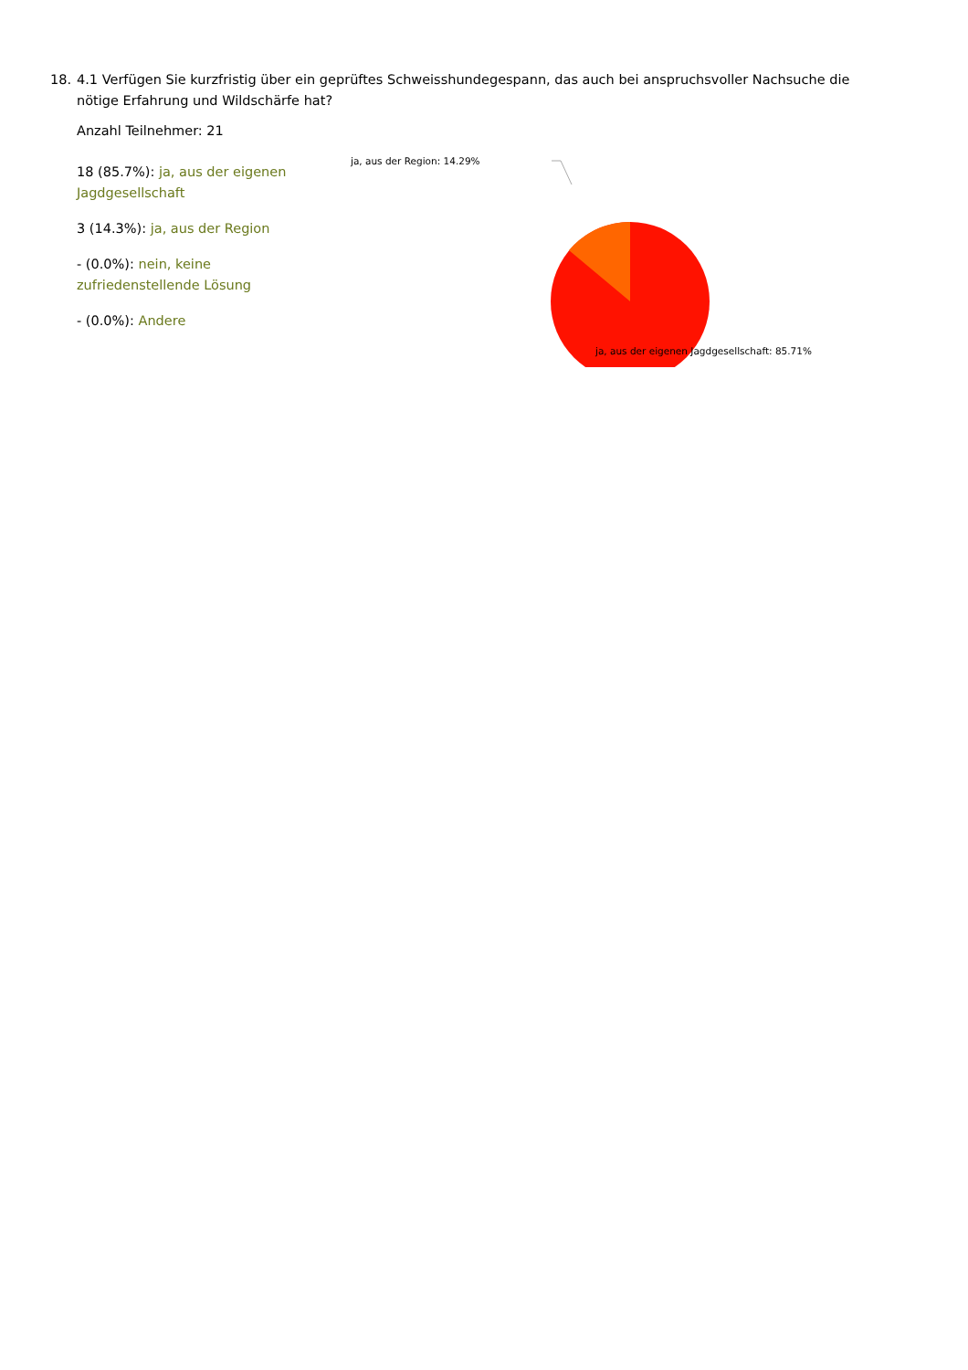18. 4.1 Verfügen Sie kurzfristig über ein geprüftes Schweisshundegespann, das auch bei anspruchsvoller Nachsuche die nötige Erfahrung und Wildschärfe hat?
Anzahl Teilnehmer: 21
18 (85.7%): ja, aus der eigenen Jagdgesellschaft
3 (14.3%): ja, aus der Region
- (0.0%): nein, keine zufriedenstellende Lösung
- (0.0%): Andere
ja, aus der Region: 14.29%
ja, aus der eigenen Jagdgesellschaft: 85.71%